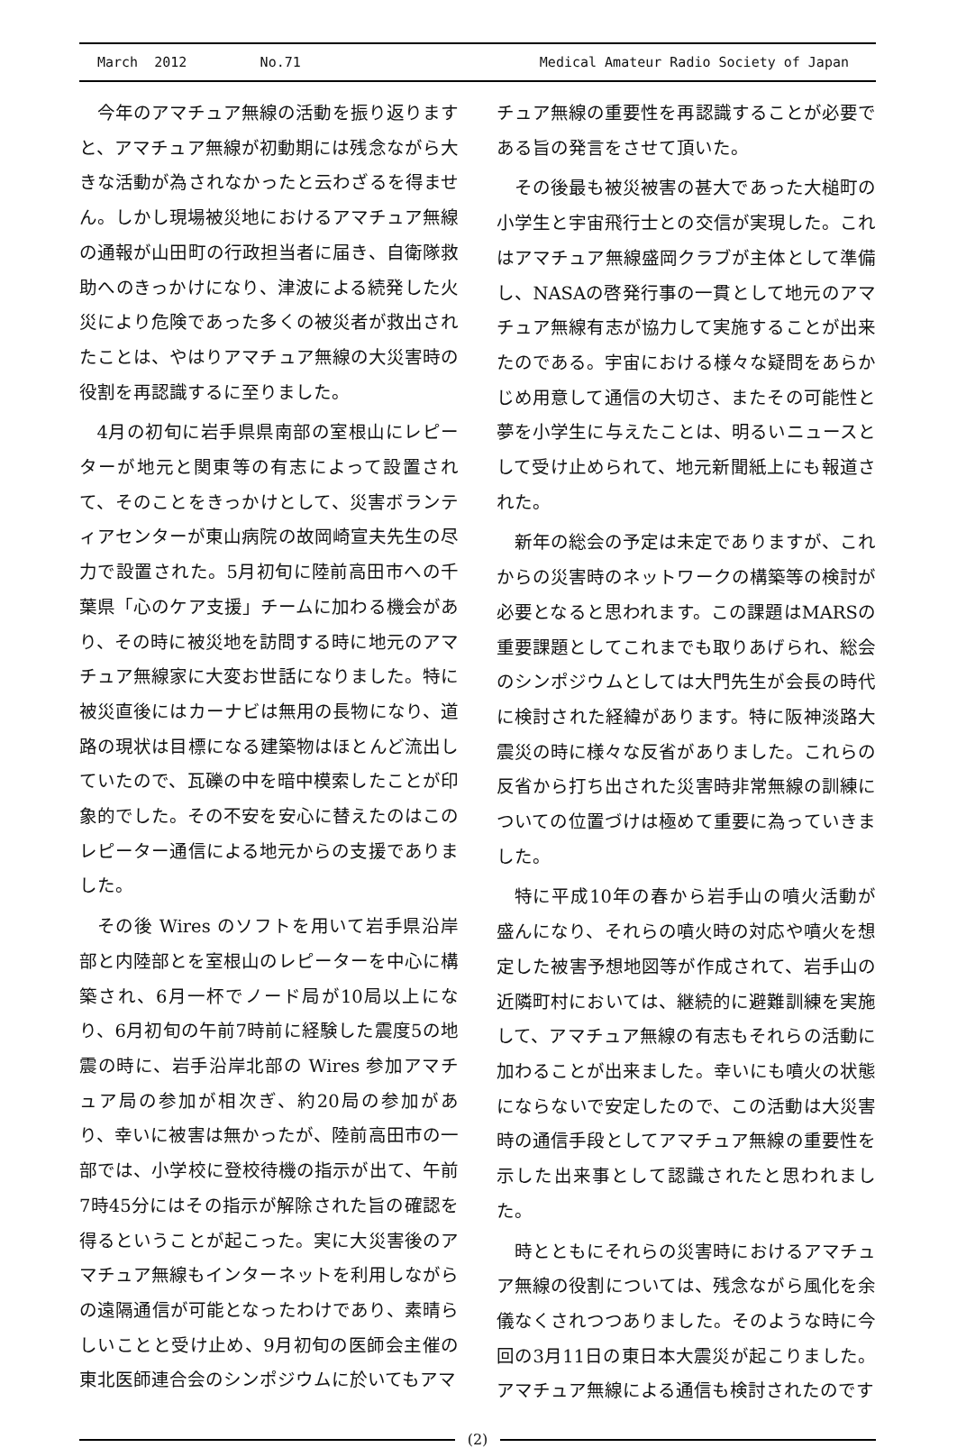March 2012 No.71 Medical Amateur Radio Society of Japan
今年のアマチュア無線の活動を振り返りますと、アマチュア無線が初動期には残念ながら大きな活動が為されなかったと云わざるを得ません。しかし現場被災地におけるアマチュア無線の通報が山田町の行政担当者に届き、自衛隊救助へのきっかけになり、津波による続発した火災により危険であった多くの被災者が救出されたことは、やはりアマチュア無線の大災害時の役割を再認識するに至りました。
4月の初旬に岩手県県南部の室根山にレピーターが地元と関東等の有志によって設置されて、そのことをきっかけとして、災害ボランティアセンターが東山病院の故岡崎宣夫先生の尽力で設置された。5月初旬に陸前高田市への千葉県「心のケア支援」チームに加わる機会があり、その時に被災地を訪問する時に地元のアマチュア無線家に大変お世話になりました。特に被災直後にはカーナビは無用の長物になり、道路の現状は目標になる建築物はほとんど流出していたので、瓦礫の中を暗中模索したことが印象的でした。その不安を安心に替えたのはこのレピーター通信による地元からの支援でありました。
その後 Wires のソフトを用いて岩手県沿岸部と内陸部とを室根山のレピーターを中心に構築され、6月一杯でノード局が10局以上になり、6月初旬の午前7時前に経験した震度5の地震の時に、岩手沿岸北部の Wires 参加アマチュア局の参加が相次ぎ、約20局の参加があり、幸いに被害は無かったが、陸前高田市の一部では、小学校に登校待機の指示が出て、午前7時45分にはその指示が解除された旨の確認を得るということが起こった。実に大災害後のアマチュア無線もインターネットを利用しながらの遠隔通信が可能となったわけであり、素晴らしいことと受け止め、9月初旬の医師会主催の東北医師連合会のシンポジウムに於いてもアマ
チュア無線の重要性を再認識することが必要である旨の発言をさせて頂いた。
その後最も被災被害の甚大であった大槌町の小学生と宇宙飛行士との交信が実現した。これはアマチュア無線盛岡クラブが主体として準備し、NASAの啓発行事の一貫として地元のアマチュア無線有志が協力して実施することが出来たのである。宇宙における様々な疑問をあらかじめ用意して通信の大切さ、またその可能性と夢を小学生に与えたことは、明るいニュースとして受け止められて、地元新聞紙上にも報道された。
新年の総会の予定は未定でありますが、これからの災害時のネットワークの構築等の検討が必要となると思われます。この課題はMARSの重要課題としてこれまでも取りあげられ、総会のシンポジウムとしては大門先生が会長の時代に検討された経緯があります。特に阪神淡路大震災の時に様々な反省がありました。これらの反省から打ち出された災害時非常無線の訓練についての位置づけは極めて重要に為っていきました。
特に平成10年の春から岩手山の噴火活動が盛んになり、それらの噴火時の対応や噴火を想定した被害予想地図等が作成されて、岩手山の近隣町村においては、継続的に避難訓練を実施して、アマチュア無線の有志もそれらの活動に加わることが出来ました。幸いにも噴火の状態にならないで安定したので、この活動は大災害時の通信手段としてアマチュア無線の重要性を示した出来事として認識されたと思われました。
時とともにそれらの災害時におけるアマチュア無線の役割については、残念ながら風化を余儀なくされつつありました。そのような時に今回の3月11日の東日本大震災が起こりました。アマチュア無線による通信も検討されたのです
(2)